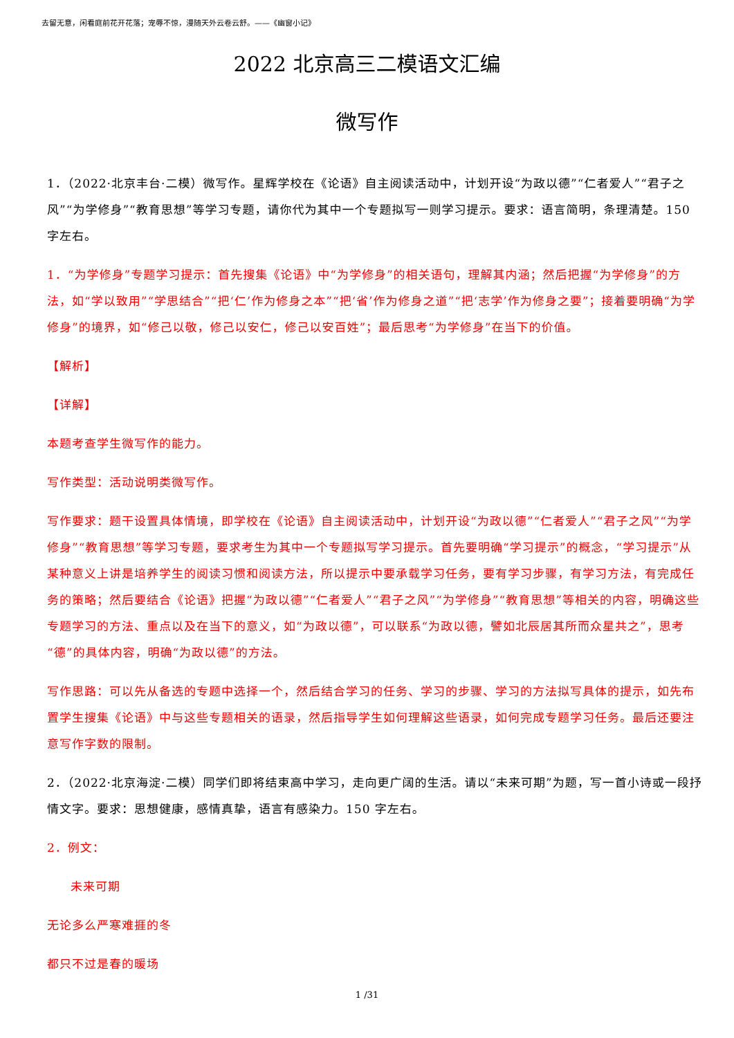去留无意，闲看庭前花开花落；宠辱不惊，漫随天外云卷云舒。——《幽窗小记》
2022 北京高三二模语文汇编
微写作
1．（2022·北京丰台·二模）微写作。星辉学校在《论语》自主阅读活动中，计划开设“为政以德”“仁者爱人”“君子之风”“为学修身”“教育思想”等学习专题，请你代为其中一个专题拟写一则学习提示。要求：语言简明，条理清楚。150 字左右。
1．“为学修身”专题学习提示：首先搜集《论语》中“为学修身”的相关语句，理解其内涵；然后把握“为学修身”的方法，如“学以致用”“学思结合”“把‘仁’作为修身之本”“把‘省’作为修身之道”“把‘志学’作为修身之要”；接着要明确“为学修身”的境界，如“修己以敬，修己以安仁，修己以安百姓”；最后思考“为学修身”在当下的价值。
【解析】
【详解】
本题考查学生微写作的能力。
写作类型：活动说明类微写作。
写作要求：题干设置具体情境，即学校在《论语》自主阅读活动中，计划开设“为政以德”“仁者爱人”“君子之风”“为学修身”“教育思想”等学习专题，要求考生为其中一个专题拟写学习提示。首先要明确“学习提示”的概念，“学习提示”从某种意义上讲是培养学生的阅读习惯和阅读方法，所以提示中要承载学习任务，要有学习步骤，有学习方法，有完成任务的策略；然后要结合《论语》把握“为政以德”“仁者爱人”“君子之风”“为学修身”“教育思想”等相关的内容，明确这些专题学习的方法、重点以及在当下的意义，如“为政以德”，可以联系“为政以德，譬如北辰居其所而众星共之”，思考“德”的具体内容，明确“为政以德”的方法。
写作思路：可以先从备选的专题中选择一个，然后结合学习的任务、学习的步骤、学习的方法拟写具体的提示，如先布置学生搜集《论语》中与这些专题相关的语录，然后指导学生如何理解这些语录，如何完成专题学习任务。最后还要注意写作字数的限制。
2．（2022·北京海淀·二模）同学们即将结束高中学习，走向更广阔的生活。请以“未来可期”为题，写一首小诗或一段抒情文字。要求：思想健康，感情真挚，语言有感染力。150 字左右。
2．例文：
未来可期
无论多么严寒难捱的冬
都只不过是春的暖场
1 /31